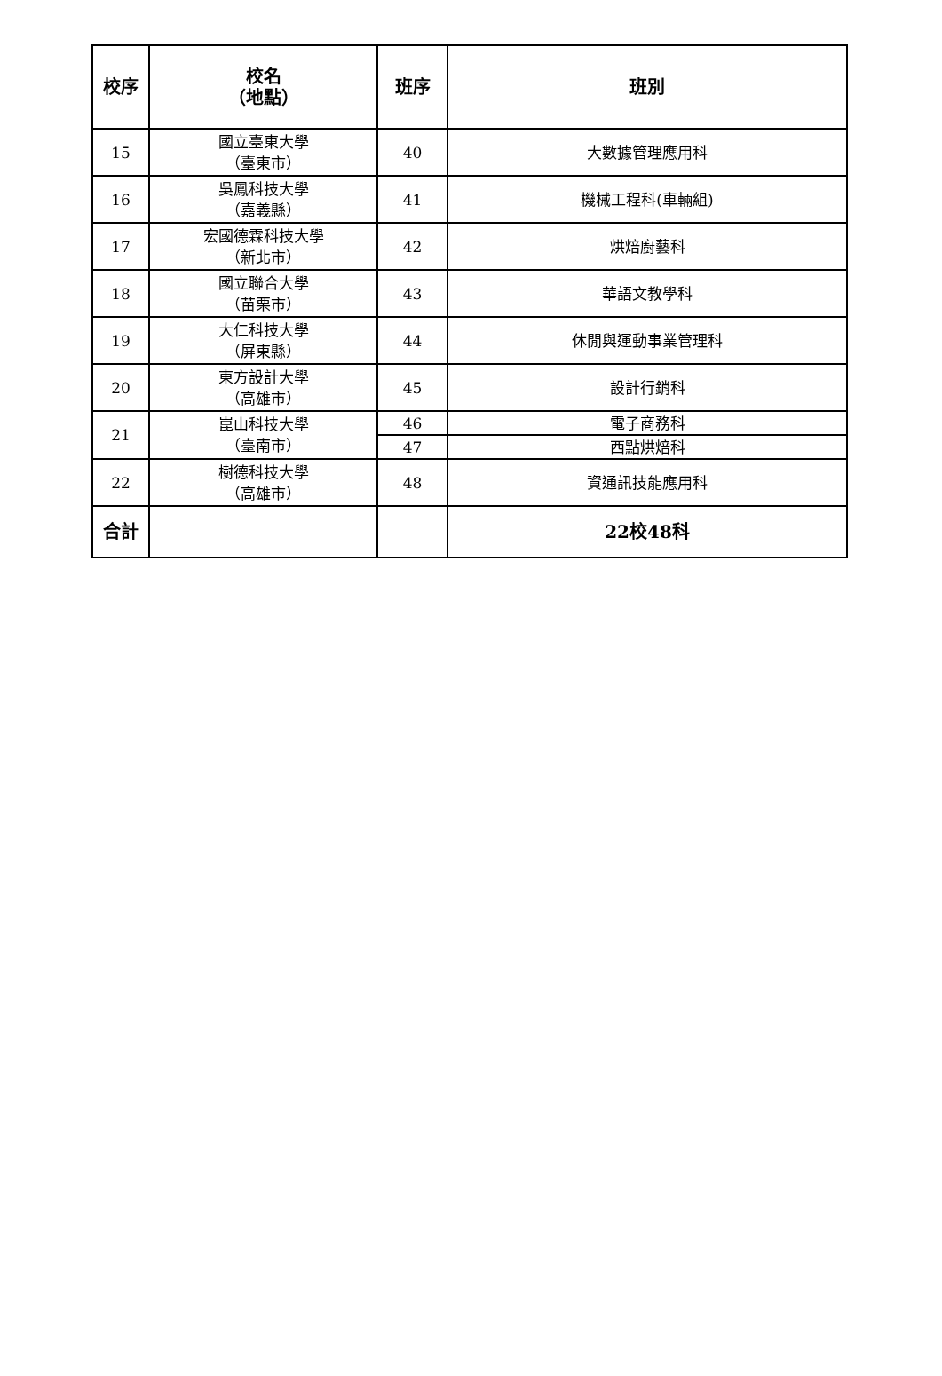| 校序 | 校名 （地點） | 班序 | 班別 |
| --- | --- | --- | --- |
| 15 | 國立臺東大學 （臺東市） | 40 | 大數據管理應用科 |
| 16 | 吳鳳科技大學 （嘉義縣） | 41 | 機械工程科(車輛組) |
| 17 | 宏國德霖科技大學 （新北市） | 42 | 烘焙廚藝科 |
| 18 | 國立聯合大學 （苗栗市） | 43 | 華語文教學科 |
| 19 | 大仁科技大學 （屏東縣） | 44 | 休閒與運動事業管理科 |
| 20 | 東方設計大學 （高雄市） | 45 | 設計行銷科 |
| 21 | 崑山科技大學 （臺南市） | 46 | 電子商務科 |
| | | 47 | 西點烘焙科 |
| 22 | 樹德科技大學 （高雄市） | 48 | 資通訊技能應用科 |
| 合計 | | | 22校48科 |